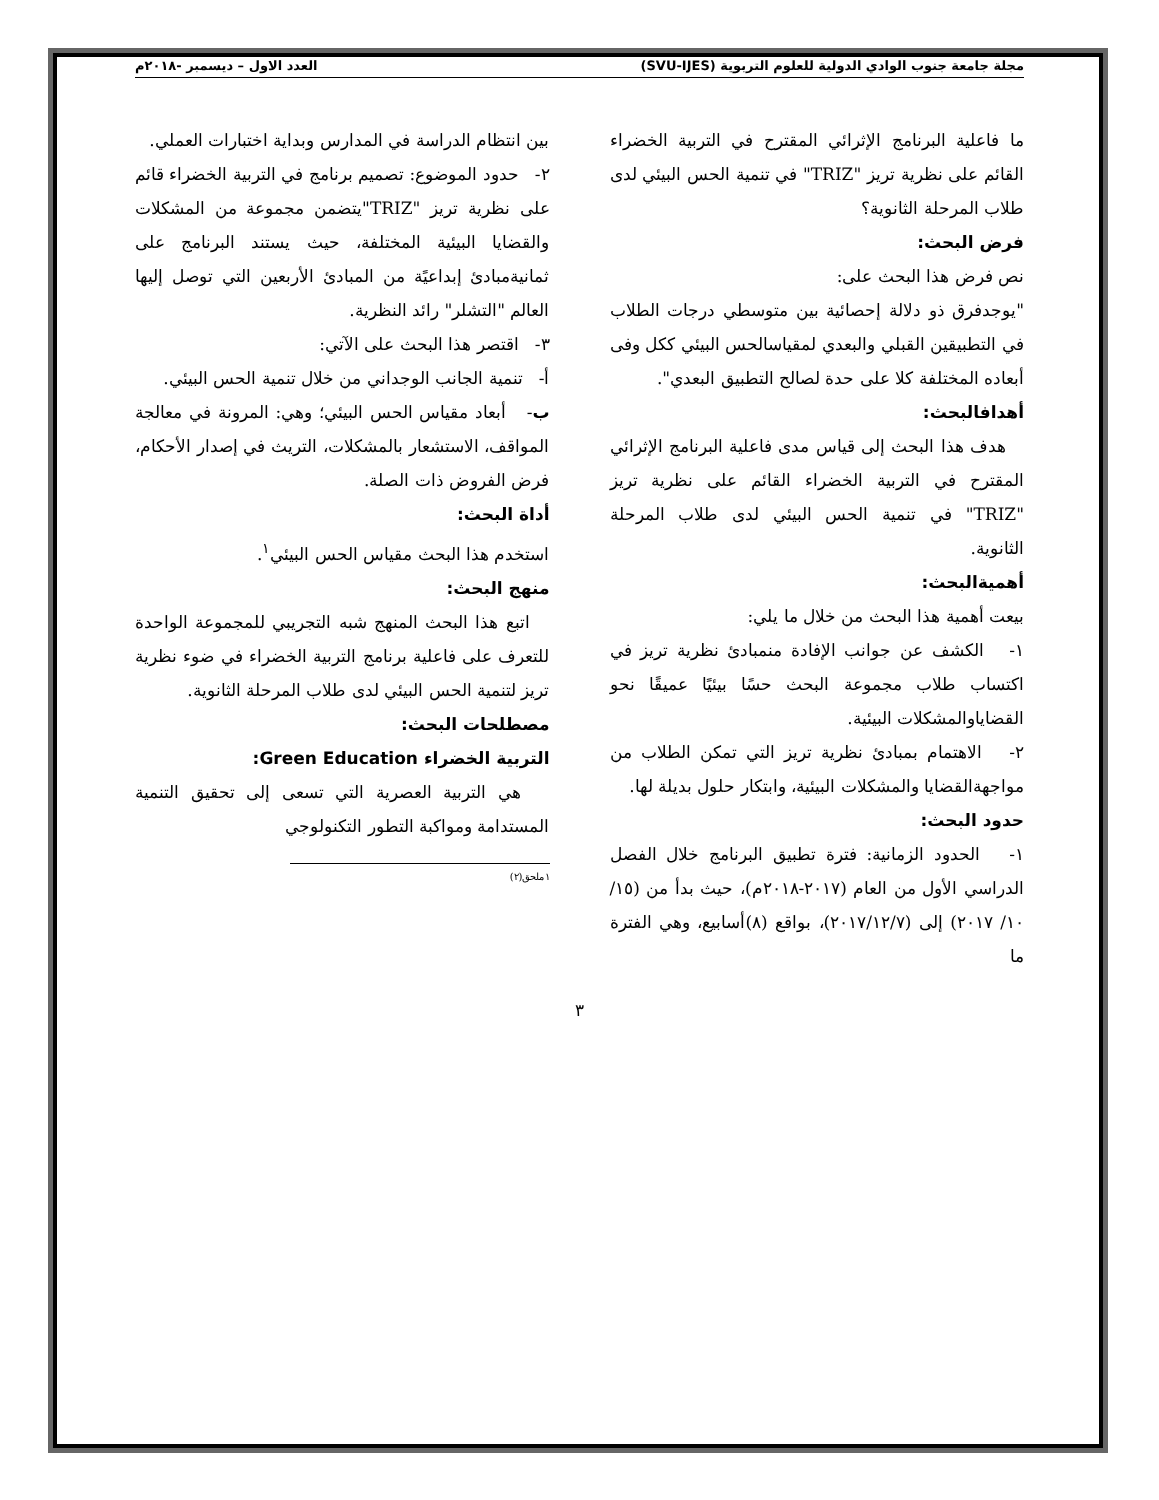مجلة جامعة جنوب الوادي الدولية للعلوم التربوية (SVU-IJES) العدد الاول – ديسمبر -٢٠١٨م
ما فاعلية البرنامج الإثرائي المقترح في التربية الخضراء القائم على نظرية تريز "TRIZ" في تنمية الحس البيئي لدى طلاب المرحلة الثانوية؟
فرض البحث:
نص فرض هذا البحث على:
"يوجدفرق ذو دلالة إحصائية بين متوسطي درجات الطلاب في التطبيقين القبلي والبعدي لمقياسالحس البيئي ككل وفى أبعاده المختلفة كلا على حدة لصالح التطبيق البعدي".
أهدافالبحث:
هدف هذا البحث إلى قياس مدى فاعلية البرنامج الإثرائي المقترح في التربية الخضراء القائم على نظرية تريز "TRIZ" في تنمية الحس البيئي لدى طلاب المرحلة الثانوية.
أهميةالبحث:
بيعت أهمية هذا البحث من خلال ما يلي:
١- الكشف عن جوانب الإفادة منمبادئ نظرية تريز في اكتساب طلاب مجموعة البحث حسًا بيئيًا عميقًا نحو القضاياوالمشكلات البيئية.
٢- الاهتمام بمبادئ نظرية تريز التي تمكن الطلاب من مواجهةالقضايا والمشكلات البيئية، وابتكار حلول بديلة لها.
حدود البحث:
١- الحدود الزمانية: فترة تطبيق البرنامج خلال الفصل الدراسي الأول من العام (٢٠١٧-٢٠١٨م)، حيث بدأ من (١٥/ ١٠/ ٢٠١٧) إلى (٢٠١٧/١٢/٧)، بواقع (٨)أسابيع، وهي الفترة ما
بين انتظام الدراسة في المدارس وبداية اختبارات العملي.
٢- حدود الموضوع: تصميم برنامج في التربية الخضراء قائم على نظرية تريز "TRIZ"يتضمن مجموعة من المشكلات والقضايا البيئية المختلفة، حيث يستند البرنامج على ثمانيةمبادئ إبداعيًة من المبادئ الأربعين التي توصل إليها العالم "التشلر" رائد النظرية.
٣- اقتصر هذا البحث على الآتي:
أ- تنمية الجانب الوجداني من خلال تنمية الحس البيئي.
ب- أبعاد مقياس الحس البيئي؛ وهي: المرونة في معالجة المواقف، الاستشعار بالمشكلات، التريث في إصدار الأحكام، فرض الفروض ذات الصلة.
أداة البحث:
استخدم هذا البحث مقياس الحس البيئي<sup>١</sup>.
منهج البحث:
اتبع هذا البحث المنهج شبه التجريبي للمجموعة الواحدة للتعرف على فاعلية برنامج التربية الخضراء في ضوء نظرية تريز لتنمية الحس البيئي لدى طلاب المرحلة الثانوية.
مصطلحات البحث:
التربية الخضراء Green Education:
هي التربية العصرية التي تسعى إلى تحقيق التنمية المستدامة ومواكبة التطور التكنولوجي
١ملحق(٢)
٣